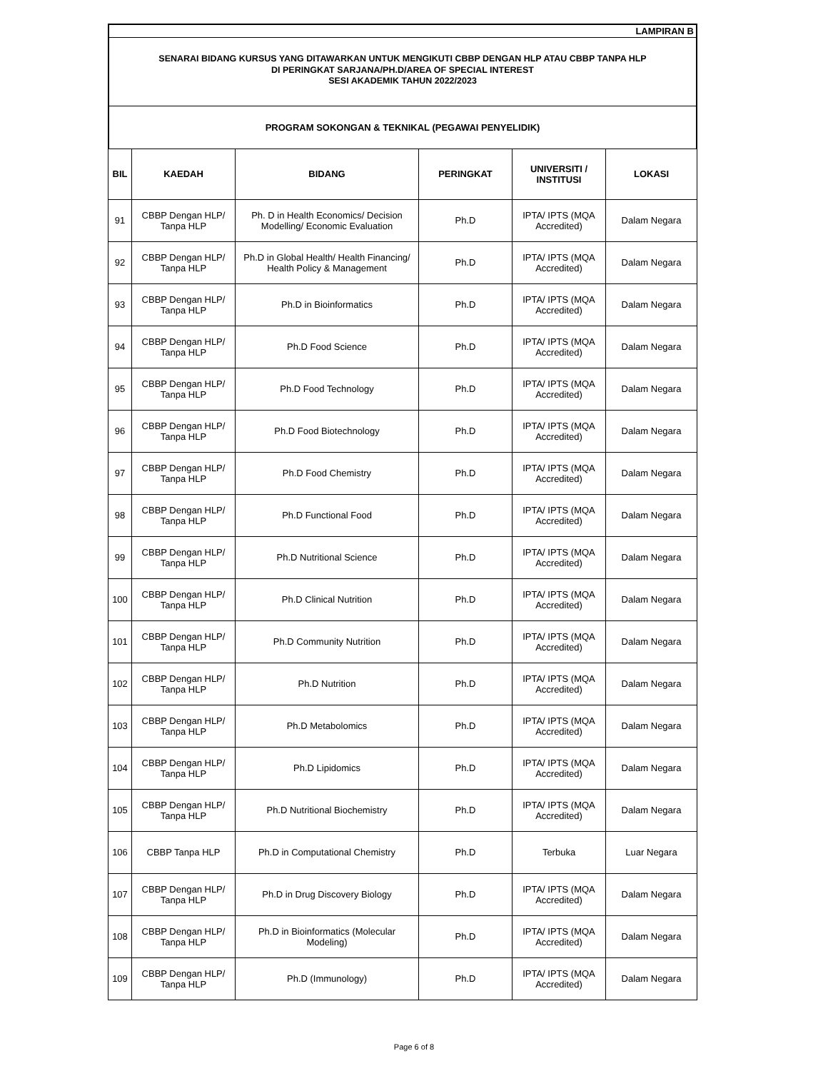LAMPIRAN B
SENARAI BIDANG KURSUS YANG DITAWARKAN UNTUK MENGIKUTI CBBP DENGAN HLP ATAU CBBP TANPA HLP
DI PERINGKAT SARJANA/PH.D/AREA OF SPECIAL INTEREST
SESI AKADEMIK TAHUN 2022/2023
PROGRAM SOKONGAN & TEKNIKAL (PEGAWAI PENYELIDIK)
| BIL | KAEDAH | BIDANG | PERINGKAT | UNIVERSITI / INSTITUSI | LOKASI |
| --- | --- | --- | --- | --- | --- |
| 91 | CBBP Dengan HLP/ Tanpa HLP | Ph. D in Health Economics/ Decision Modelling/ Economic Evaluation | Ph.D | IPTA/ IPTS (MQA Accredited) | Dalam Negara |
| 92 | CBBP Dengan HLP/ Tanpa HLP | Ph.D in Global Health/ Health Financing/ Health Policy & Management | Ph.D | IPTA/ IPTS (MQA Accredited) | Dalam Negara |
| 93 | CBBP Dengan HLP/ Tanpa HLP | Ph.D in Bioinformatics | Ph.D | IPTA/ IPTS (MQA Accredited) | Dalam Negara |
| 94 | CBBP Dengan HLP/ Tanpa HLP | Ph.D Food Science | Ph.D | IPTA/ IPTS (MQA Accredited) | Dalam Negara |
| 95 | CBBP Dengan HLP/ Tanpa HLP | Ph.D Food Technology | Ph.D | IPTA/ IPTS (MQA Accredited) | Dalam Negara |
| 96 | CBBP Dengan HLP/ Tanpa HLP | Ph.D Food Biotechnology | Ph.D | IPTA/ IPTS (MQA Accredited) | Dalam Negara |
| 97 | CBBP Dengan HLP/ Tanpa HLP | Ph.D Food Chemistry | Ph.D | IPTA/ IPTS (MQA Accredited) | Dalam Negara |
| 98 | CBBP Dengan HLP/ Tanpa HLP | Ph.D Functional Food | Ph.D | IPTA/ IPTS (MQA Accredited) | Dalam Negara |
| 99 | CBBP Dengan HLP/ Tanpa HLP | Ph.D Nutritional Science | Ph.D | IPTA/ IPTS (MQA Accredited) | Dalam Negara |
| 100 | CBBP Dengan HLP/ Tanpa HLP | Ph.D Clinical Nutrition | Ph.D | IPTA/ IPTS (MQA Accredited) | Dalam Negara |
| 101 | CBBP Dengan HLP/ Tanpa HLP | Ph.D Community Nutrition | Ph.D | IPTA/ IPTS (MQA Accredited) | Dalam Negara |
| 102 | CBBP Dengan HLP/ Tanpa HLP | Ph.D Nutrition | Ph.D | IPTA/ IPTS (MQA Accredited) | Dalam Negara |
| 103 | CBBP Dengan HLP/ Tanpa HLP | Ph.D Metabolomics | Ph.D | IPTA/ IPTS (MQA Accredited) | Dalam Negara |
| 104 | CBBP Dengan HLP/ Tanpa HLP | Ph.D Lipidomics | Ph.D | IPTA/ IPTS (MQA Accredited) | Dalam Negara |
| 105 | CBBP Dengan HLP/ Tanpa HLP | Ph.D Nutritional Biochemistry | Ph.D | IPTA/ IPTS (MQA Accredited) | Dalam Negara |
| 106 | CBBP Tanpa HLP | Ph.D in Computational Chemistry | Ph.D | Terbuka | Luar Negara |
| 107 | CBBP Dengan HLP/ Tanpa HLP | Ph.D in Drug Discovery Biology | Ph.D | IPTA/ IPTS (MQA Accredited) | Dalam Negara |
| 108 | CBBP Dengan HLP/ Tanpa HLP | Ph.D in Bioinformatics (Molecular Modeling) | Ph.D | IPTA/ IPTS (MQA Accredited) | Dalam Negara |
| 109 | CBBP Dengan HLP/ Tanpa HLP | Ph.D (Immunology) | Ph.D | IPTA/ IPTS (MQA Accredited) | Dalam Negara |
Page 6 of 8